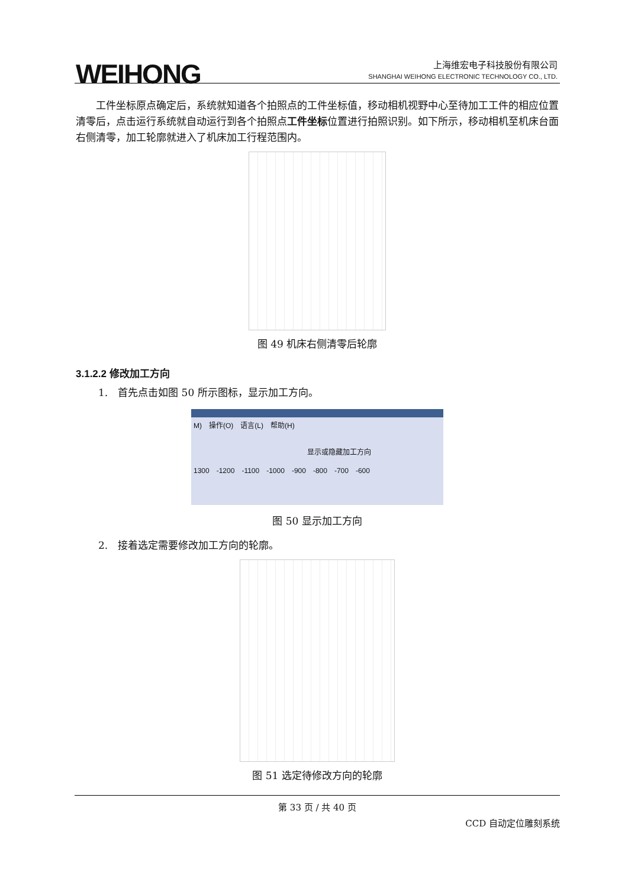WEIHONG
上海维宏电子科技股份有限公司
SHANGHAI WEIHONG ELECTRONIC TECHNOLOGY CO., LTD.
　　工件坐标原点确定后，系统就知道各个拍照点的工件坐标值，移动相机视野中心至待加工工件的相应位置清零后，点击运行系统就自动运行到各个拍照点工件坐标位置进行拍照识别。如下所示，移动相机至机床台面右侧清零，加工轮廓就进入了机床加工行程范围内。
图 49 机床右侧清零后轮廓
3.1.2.2 修改加工方向
1.　首先点击如图 50 所示图标，显示加工方向。
M)　操作(O)　语言(L)　帮助(H)
　　　　　　　　　　　　　　　　显示或隐藏加工方向
1300　-1200　-1100　-1000　-900　-800　-700　-600
图 50 显示加工方向
2.　接着选定需要修改加工方向的轮廓。
图 51 选定待修改方向的轮廓
第 33 页 / 共 40 页
CCD 自动定位雕刻系统